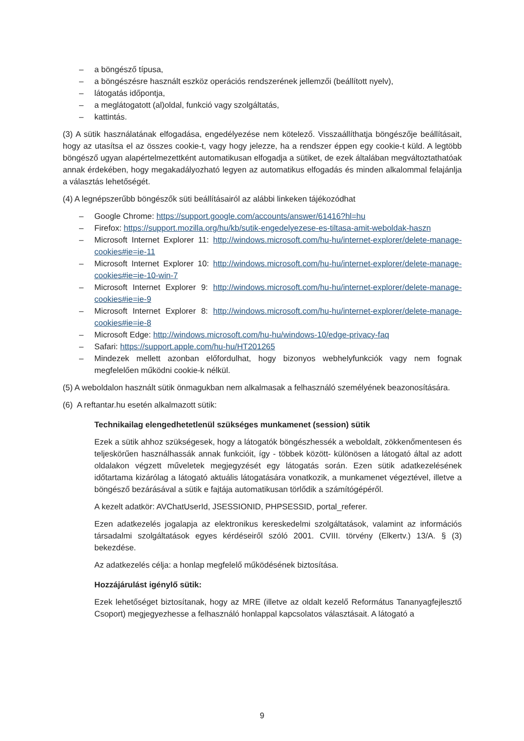– a böngésző típusa,
– a böngészésre használt eszköz operációs rendszerének jellemzői (beállított nyelv),
– látogatás időpontja,
– a meglátogatott (al)oldal, funkció vagy szolgáltatás,
– kattintás.
(3) A sütik használatának elfogadása, engedélyezése nem kötelező. Visszaállíthatja böngészője beállításait, hogy az utasítsa el az összes cookie-t, vagy hogy jelezze, ha a rendszer éppen egy cookie-t küld. A legtöbb böngésző ugyan alapértelmezettként automatikusan elfogadja a sütiket, de ezek általában megváltoztathatóak annak érdekében, hogy megakadályozható legyen az automatikus elfogadás és minden alkalommal felajánlja a választás lehetőségét.
(4) A legnépszerűbb böngészők süti beállításairól az alábbi linkeken tájékozódhat
– Google Chrome: https://support.google.com/accounts/answer/61416?hl=hu
– Firefox: https://support.mozilla.org/hu/kb/sutik-engedelyezese-es-tiltasa-amit-weboldak-haszn
– Microsoft Internet Explorer 11: http://windows.microsoft.com/hu-hu/internet-explorer/delete-manage-cookies#ie=ie-11
– Microsoft Internet Explorer 10: http://windows.microsoft.com/hu-hu/internet-explorer/delete-manage-cookies#ie=ie-10-win-7
– Microsoft Internet Explorer 9: http://windows.microsoft.com/hu-hu/internet-explorer/delete-manage-cookies#ie=ie-9
– Microsoft Internet Explorer 8: http://windows.microsoft.com/hu-hu/internet-explorer/delete-manage-cookies#ie=ie-8
– Microsoft Edge: http://windows.microsoft.com/hu-hu/windows-10/edge-privacy-faq
– Safari: https://support.apple.com/hu-hu/HT201265
– Mindezek mellett azonban előfordulhat, hogy bizonyos webhelyfunkciók vagy nem fognak megfelelően működni cookie-k nélkül.
(5) A weboldalon használt sütik önmagukban nem alkalmasak a felhasználó személyének beazonosítására.
(6) A reftantar.hu esetén alkalmazott sütik:
Technikailag elengedhetetlenül szükséges munkamenet (session) sütik
Ezek a sütik ahhoz szükségesek, hogy a látogatók böngészhessék a weboldalt, zökkenőmentesen és teljeskörűen használhassák annak funkcióit, így - többek között- különösen a látogató által az adott oldalakon végzett műveletek megjegyzését egy látogatás során. Ezen sütik adatkezelésének időtartama kizárólag a látogató aktuális látogatására vonatkozik, a munkamenet végeztével, illetve a böngésző bezárásával a sütik e fajtája automatikusan törlődik a számítógépéről.
A kezelt adatkör: AVChatUserId, JSESSIONID, PHPSESSID, portal_referer.
Ezen adatkezelés jogalapja az elektronikus kereskedelmi szolgáltatások, valamint az információs társadalmi szolgáltatások egyes kérdéseiről szóló 2001. CVIII. törvény (Elkertv.) 13/A. § (3) bekezdése.
Az adatkezelés célja: a honlap megfelelő működésének biztosítása.
Hozzájárulást igénylő sütik:
Ezek lehetőséget biztosítanak, hogy az MRE (illetve az oldalt kezelő Református Tananyagfejlesztő Csoport) megjegyezhesse a felhasználó honlappal kapcsolatos választásait. A látogató a
9